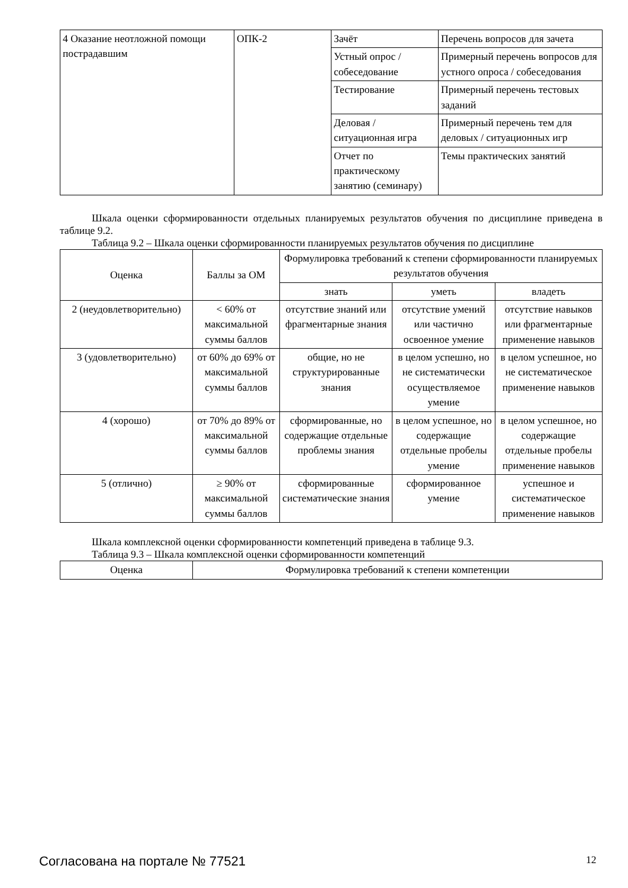| 4 Оказание неотложной помощи пострадавшим | ОПК-2 | Зачёт | Перечень вопросов для зачета |
| | | Устный опрос / собеседование | Примерный перечень вопросов для устного опроса / собеседования |
| | | Тестирование | Примерный перечень тестовых заданий |
| | | Деловая / ситуационная игра | Примерный перечень тем для деловых / ситуационных игр |
| | | Отчет по практическому занятию (семинару) | Темы практических занятий |
Шкала оценки сформированности отдельных планируемых результатов обучения по дисциплине приведена в таблице 9.2.
Таблица 9.2 – Шкала оценки сформированности планируемых результатов обучения по дисциплине
| Оценка | Баллы за ОМ | Формулировка требований к степени сформированности планируемых результатов обучения | | |
| --- | --- | --- | --- | --- |
| | | знать | уметь | владеть |
| 2 (неудовлетворительно) | < 60% от максимальной суммы баллов | отсутствие знаний или фрагментарные знания | отсутствие умений или частично освоенное умение | отсутствие навыков или фрагментарные применение навыков |
| 3 (удовлетворительно) | от 60% до 69% от максимальной суммы баллов | общие, но не структурированные знания | в целом успешно, но не систематически осуществляемое умение | в целом успешное, но не систематическое применение навыков |
| 4 (хорошо) | от 70% до 89% от максимальной суммы баллов | сформированные, но содержащие отдельные проблемы знания | в целом успешное, но содержащие отдельные пробелы умение | в целом успешное, но содержащие отдельные пробелы применение навыков |
| 5 (отлично) | ≥ 90% от максимальной суммы баллов | сформированные систематические знания | сформированное умение | успешное и систематическое применение навыков |
Шкала комплексной оценки сформированности компетенций приведена в таблице 9.3.
Таблица 9.3 – Шкала комплексной оценки сформированности компетенций
| Оценка | Формулировка требований к степени компетенции |
| --- | --- |
Согласована на портале № 77521 12